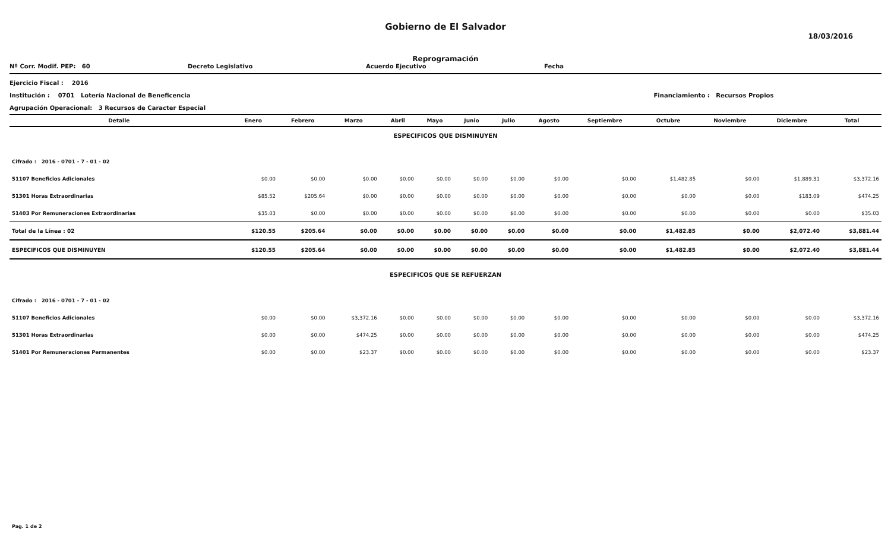Gobierno de El Salvador
18/03/2016
Reprogramación
Nº Corr. Modif. PEP: 60 Decreto Legislativo Acuerdo Ejecutivo Fecha
Ejercicio Fiscal : 2016
Institución : 0701 Lotería Nacional de Beneficencia Financiamiento : Recursos Propios
Agrupación Operacional: 3 Recursos de Caracter Especial
| Detalle | Enero | Febrero | Marzo | Abril | Mayo | Junio | Julio | Agosto | Septiembre | Octubre | Noviembre | Diciembre | Total |
| --- | --- | --- | --- | --- | --- | --- | --- | --- | --- | --- | --- | --- | --- |
| ESPECIFICOS QUE DISMINUYEN | | | | | | | | | | | | | |
| Cifrado : 2016 - 0701 - 7 - 01 - 02 | | | | | | | | | | | | | |
| 51107 Beneficios Adicionales | $0.00 | $0.00 | $0.00 | $0.00 | $0.00 | $0.00 | $0.00 | $0.00 | $0.00 | $1,482.85 | $0.00 | $1,889.31 | $3,372.16 |
| 51301 Horas Extraordinarias | $85.52 | $205.64 | $0.00 | $0.00 | $0.00 | $0.00 | $0.00 | $0.00 | $0.00 | $0.00 | $0.00 | $183.09 | $474.25 |
| 51403 Por Remuneraciones Extraordinarias | $35.03 | $0.00 | $0.00 | $0.00 | $0.00 | $0.00 | $0.00 | $0.00 | $0.00 | $0.00 | $0.00 | $0.00 | $35.03 |
| Total de la Línea : 02 | $120.55 | $205.64 | $0.00 | $0.00 | $0.00 | $0.00 | $0.00 | $0.00 | $0.00 | $1,482.85 | $0.00 | $2,072.40 | $3,881.44 |
| ESPECIFICOS QUE DISMINUYEN | $120.55 | $205.64 | $0.00 | $0.00 | $0.00 | $0.00 | $0.00 | $0.00 | $0.00 | $1,482.85 | $0.00 | $2,072.40 | $3,881.44 |
| ESPECIFICOS QUE SE REFUERZAN | | | | | | | | | | | | | |
| Cifrado : 2016 - 0701 - 7 - 01 - 02 | | | | | | | | | | | | | |
| 51107 Beneficios Adicionales | $0.00 | $0.00 | $3,372.16 | $0.00 | $0.00 | $0.00 | $0.00 | $0.00 | $0.00 | $0.00 | $0.00 | $0.00 | $3,372.16 |
| 51301 Horas Extraordinarias | $0.00 | $0.00 | $474.25 | $0.00 | $0.00 | $0.00 | $0.00 | $0.00 | $0.00 | $0.00 | $0.00 | $0.00 | $474.25 |
| 51401 Por Remuneraciones Permanentes | $0.00 | $0.00 | $23.37 | $0.00 | $0.00 | $0.00 | $0.00 | $0.00 | $0.00 | $0.00 | $0.00 | $0.00 | $23.37 |
Pag. 1 de 2